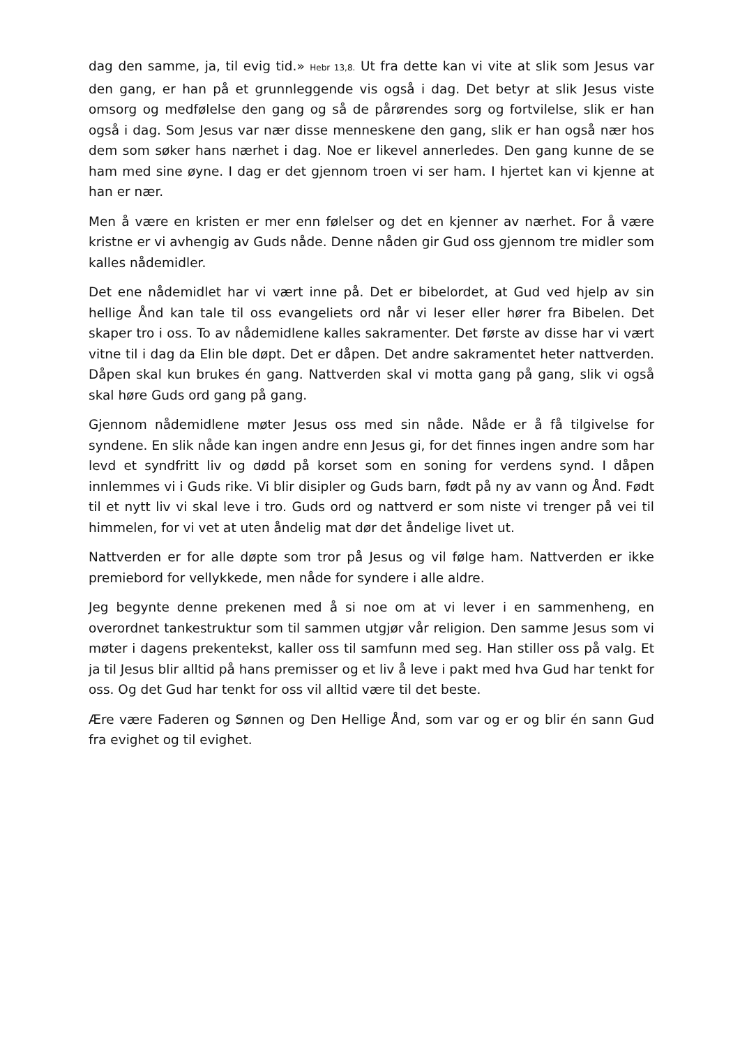dag den samme, ja, til evig tid.» Hebr 13,8. Ut fra dette kan vi vite at slik som Jesus var den gang, er han på et grunnleggende vis også i dag. Det betyr at slik Jesus viste omsorg og medfølelse den gang og så de pårørendes sorg og fortvilelse, slik er han også i dag. Som Jesus var nær disse menneskene den gang, slik er han også nær hos dem som søker hans nærhet i dag. Noe er likevel annerledes. Den gang kunne de se ham med sine øyne. I dag er det gjennom troen vi ser ham. I hjertet kan vi kjenne at han er nær.
Men å være en kristen er mer enn følelser og det en kjenner av nærhet. For å være kristne er vi avhengig av Guds nåde. Denne nåden gir Gud oss gjennom tre midler som kalles nådemidler.
Det ene nådemidlet har vi vært inne på. Det er bibelordet, at Gud ved hjelp av sin hellige Ånd kan tale til oss evangeliets ord når vi leser eller hører fra Bibelen. Det skaper tro i oss. To av nådemidlene kalles sakramenter. Det første av disse har vi vært vitne til i dag da Elin ble døpt. Det er dåpen. Det andre sakramentet heter nattverden. Dåpen skal kun brukes én gang. Nattverden skal vi motta gang på gang, slik vi også skal høre Guds ord gang på gang.
Gjennom nådemidlene møter Jesus oss med sin nåde. Nåde er å få tilgivelse for syndene. En slik nåde kan ingen andre enn Jesus gi, for det finnes ingen andre som har levd et syndfritt liv og dødd på korset som en soning for verdens synd. I dåpen innlemmes vi i Guds rike. Vi blir disipler og Guds barn, født på ny av vann og Ånd. Født til et nytt liv vi skal leve i tro. Guds ord og nattverd er som niste vi trenger på vei til himmelen, for vi vet at uten åndelig mat dør det åndelige livet ut.
Nattverden er for alle døpte som tror på Jesus og vil følge ham. Nattverden er ikke premiebord for vellykkede, men nåde for syndere i alle aldre.
Jeg begynte denne prekenen med å si noe om at vi lever i en sammenheng, en overordnet tankestruktur som til sammen utgjør vår religion. Den samme Jesus som vi møter i dagens prekentekst, kaller oss til samfunn med seg. Han stiller oss på valg. Et ja til Jesus blir alltid på hans premisser og et liv å leve i pakt med hva Gud har tenkt for oss. Og det Gud har tenkt for oss vil alltid være til det beste.
Ære være Faderen og Sønnen og Den Hellige Ånd, som var og er og blir én sann Gud fra evighet og til evighet.